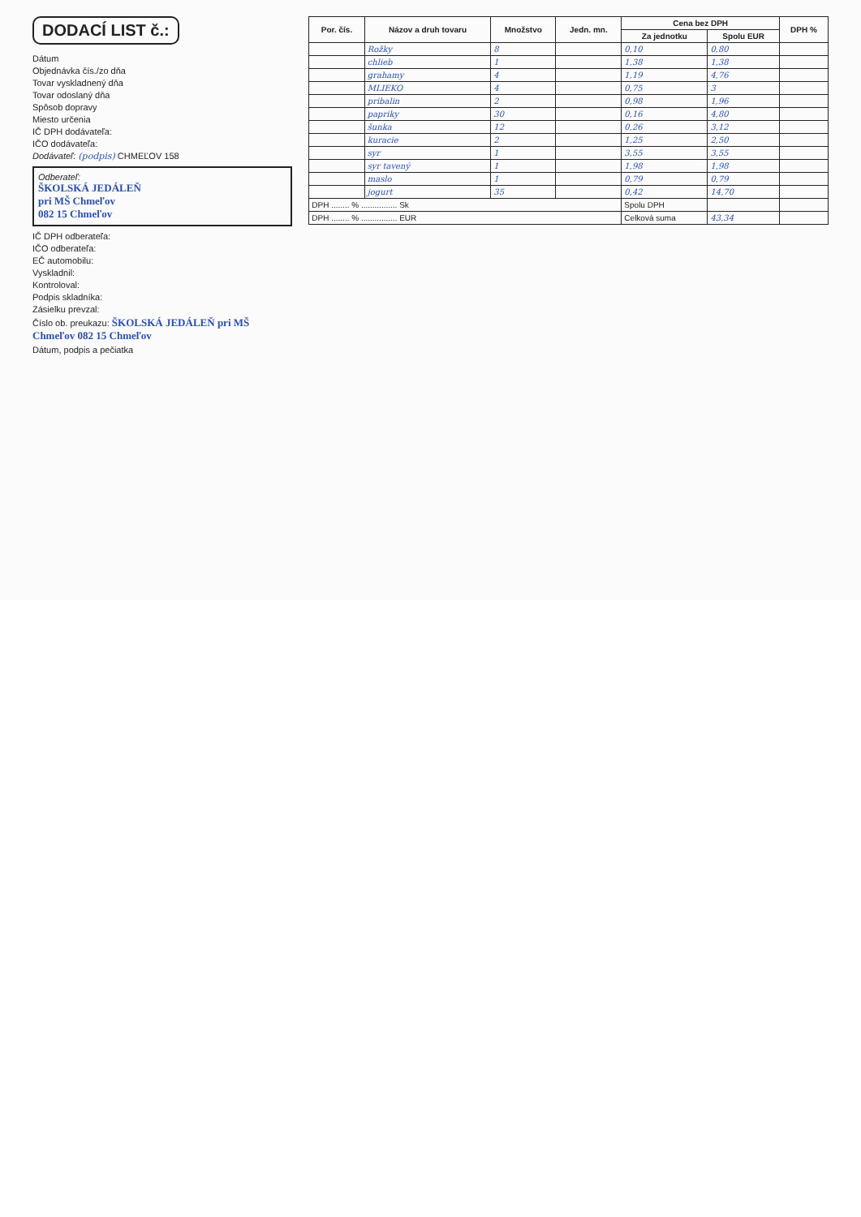DODACÍ LIST č.:
Dátum
Objednávka čís./zo dňa
Tovar vyskladnený dňa
Tovar odoslaný dňa
Spôsob dopravy
Miesto určenia
IČ DPH dodávateľa:
IČO dodávateľa:
Dodávateľ: (podpis) CHMEĽOV 158
Odberateľ:
ŠKOLSKÁ JEDÁLEŇ
pri MŠ Chmeľov
082 15 Chmeľov
IČ DPH odberateľa:
IČO odberateľa:
EČ automobilu:
Vyskladnil:
Kontroloval:
Podpis skladníka:
Zásielku prevzal:
Číslo ob. preukazu: ŠKOLSKÁ JEDÁLEŇ pri MŠ Chmeľov 082 15 Chmeľov
Dátum, podpis a pečiatka
| Por. čís. | Názov a druh tovaru | Množstvo | Jedn. mn. | Cena bez DPH | | DPH % |
| --- | --- | --- | --- | --- | --- | --- |
| | | | | Za jednotku | Spolu EUR | |
| | Rožky | 8 | | 0,10 | 0,80 | |
| | chlieb | 1 | | 1,38 | 1,38 | |
| | grahamy | 4 | | 1,19 | 4,76 | |
| | MLIEKO | 4 | | 0,75 | 3 | |
| | pribalin | 2 | | 0,98 | 1,96 | |
| | papriky | 30 | | 0,16 | 4,80 | |
| | šunka | 12 | | 0,26 | 3,12 | |
| | kuracie | 2 | | 1,25 | 2,50 | |
| | syr | 1 | | 3,55 | 3,55 | |
| | syr tavený | 1 | | 1,98 | 1,98 | |
| | maslo | 1 | | 0,79 | 0,79 | |
| | jogurt | 35 | | 0,42 | 14,70 | |
| DPH ........ % ................ Sk | | | | Spolu DPH | | |
| DPH ........ % ................ EUR | | | | Celková suma | 43,34 | |